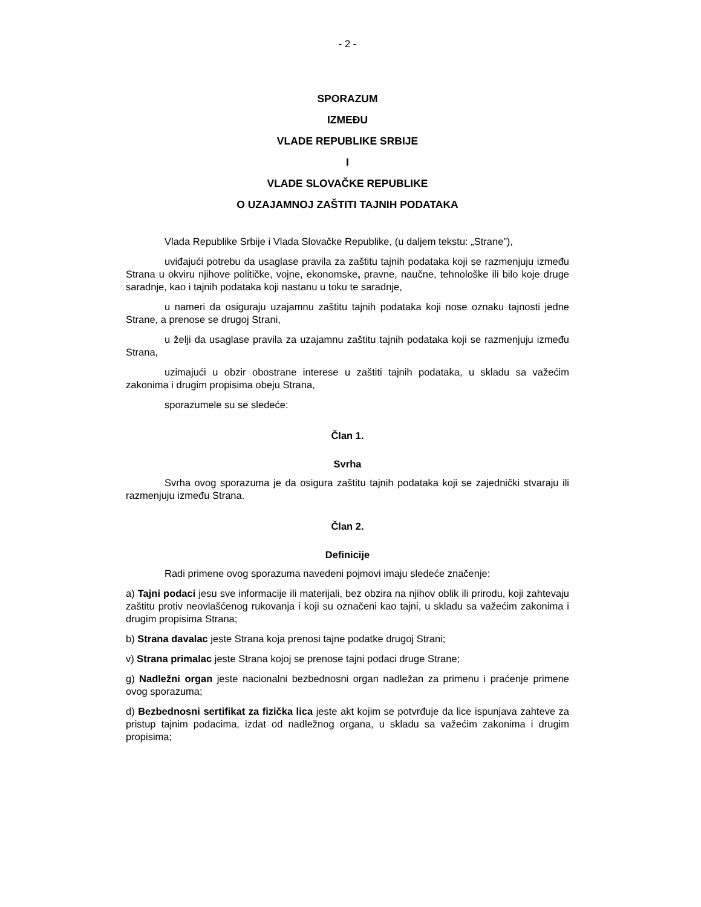- 2 -
SPORAZUM
IZMEĐU
VLADE REPUBLIKE SRBIJE
I
VLADE SLOVAČKE REPUBLIKE
O UZAJAMNOJ ZAŠTITI TAJNIH PODATAKA
Vlada Republike Srbije i Vlada Slovačke Republike, (u daljem tekstu: „Strane”),
uviđajući potrebu da usaglase pravila za zaštitu tajnih podataka koji se razmenjuju između Strana u okviru njihove političke, vojne, ekonomske, pravne, naučne, tehnološke ili bilo koje druge saradnje, kao i tajnih podataka koji nastanu u toku te saradnje,
u nameri da osiguraju uzajamnu zaštitu tajnih podataka koji nose oznaku tajnosti jedne Strane, a prenose se drugoj Strani,
u želji da usaglase pravila za uzajamnu zaštitu tajnih podataka koji se razmenjuju između Strana,
uzimajući u obzir obostrane interese u zaštiti tajnih podataka, u skladu sa važećim zakonima i drugim propisima obeju Strana,
sporazumele su se sledeće:
Član 1.
Svrha
Svrha ovog sporazuma je da osigura zaštitu tajnih podataka koji se zajednički stvaraju ili razmenjuju između Strana.
Član 2.
Definicije
Radi primene ovog sporazuma navedeni pojmovi imaju sledeće značenje:
a) Tajni podaci jesu sve informacije ili materijali, bez obzira na njihov oblik ili prirodu, koji zahtevaju zaštitu protiv neovlašćenog rukovanja i koji su označeni kao tajni, u skladu sa važećim zakonima i drugim propisima Strana;
b) Strana davalac jeste Strana koja prenosi tajne podatke drugoj Strani;
v) Strana primalac jeste Strana kojoj se prenose tajni podaci druge Strane;
g) Nadležni organ jeste nacionalni bezbednosni organ nadležan za primenu i praćenje primene ovog sporazuma;
d) Bezbednosni sertifikat za fizička lica jeste akt kojim se potvrđuje da lice ispunjava zahteve za pristup tajnim podacima, izdat od nadležnog organa, u skladu sa važećim zakonima i drugim propisima;